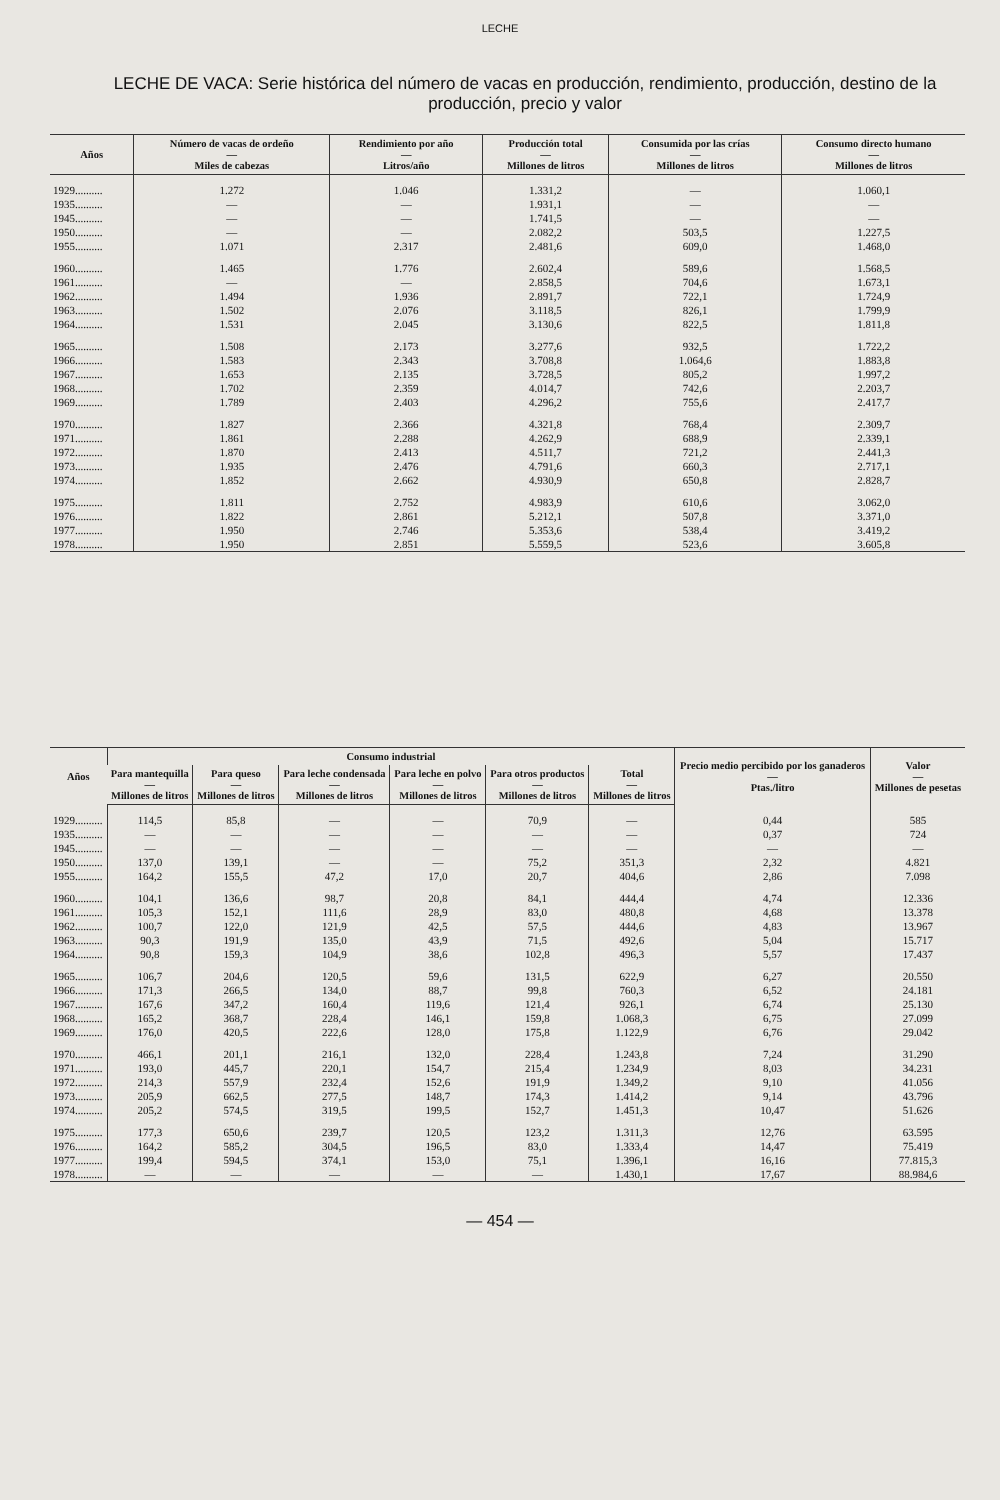LECHE
LECHE DE VACA: Serie histórica del número de vacas en producción, rendimiento, producción, destino de la producción, precio y valor
| Años | Número de vacas de ordeño — Miles de cabezas | Rendimiento por año — Litros/año | Producción total — Millones de litros | Consumida por las crías — Millones de litros | Consumo directo humano — Millones de litros |
| --- | --- | --- | --- | --- | --- |
| 1929.......... | 1.272 | 1.046 | 1.331,2 | — | 1.060,1 |
| 1935.......... | — | — | 1.931,1 | — | — |
| 1945.......... | — | — | 1.741,5 | — | — |
| 1950.......... | — | — | 2.082,2 | 503,5 | 1.227,5 |
| 1955.......... | 1.071 | 2.317 | 2.481,6 | 609,0 | 1.468,0 |
| 1960.......... | 1.465 | 1.776 | 2.602,4 | 589,6 | 1.568,5 |
| 1961.......... | — | — | 2.858,5 | 704,6 | 1.673,1 |
| 1962.......... | 1.494 | 1.936 | 2.891,7 | 722,1 | 1.724,9 |
| 1963.......... | 1.502 | 2.076 | 3.118,5 | 826,1 | 1.799,9 |
| 1964.......... | 1.531 | 2.045 | 3.130,6 | 822,5 | 1.811,8 |
| 1965.......... | 1.508 | 2.173 | 3.277,6 | 932,5 | 1.722,2 |
| 1966.......... | 1.583 | 2.343 | 3.708,8 | 1.064,6 | 1.883,8 |
| 1967.......... | 1.653 | 2.135 | 3.728,5 | 805,2 | 1.997,2 |
| 1968.......... | 1.702 | 2.359 | 4.014,7 | 742,6 | 2.203,7 |
| 1969.......... | 1.789 | 2.403 | 4.296,2 | 755,6 | 2.417,7 |
| 1970.......... | 1.827 | 2.366 | 4.321,8 | 768,4 | 2.309,7 |
| 1971.......... | 1.861 | 2.288 | 4.262,9 | 688,9 | 2.339,1 |
| 1972.......... | 1.870 | 2.413 | 4.511,7 | 721,2 | 2.441,3 |
| 1973.......... | 1.935 | 2.476 | 4.791,6 | 660,3 | 2.717,1 |
| 1974.......... | 1.852 | 2.662 | 4.930,9 | 650,8 | 2.828,7 |
| 1975.......... | 1.811 | 2.752 | 4.983,9 | 610,6 | 3.062,0 |
| 1976.......... | 1.822 | 2.861 | 5.212,1 | 507,8 | 3.371,0 |
| 1977.......... | 1.950 | 2.746 | 5.353,6 | 538,4 | 3.419,2 |
| 1978.......... | 1.950 | 2.851 | 5.559,5 | 523,6 | 3.605,8 |
| Años | Consumo industrial | | | | | | Precio medio percibido por los ganaderos — Ptas./litro | Valor — Millones de pesetas |
| --- | --- | --- | --- | --- | --- | --- | --- | --- |
| | Para mantequilla — Millones de litros | Para queso — Millones de litros | Para leche condensada — Millones de litros | Para leche en polvo — Millones de litros | Para otros productos — Millones de litros | Total — Millones de litros | | |
| 1929.......... | 114,5 | 85,8 | — | — | 70,9 | — | 0,44 | 585 |
| 1935.......... | — | — | — | — | — | — | 0,37 | 724 |
| 1945.......... | — | — | — | — | — | — | — | — |
| 1950.......... | 137,0 | 139,1 | — | — | 75,2 | 351,3 | 2,32 | 4.821 |
| 1955.......... | 164,2 | 155,5 | 47,2 | 17,0 | 20,7 | 404,6 | 2,86 | 7.098 |
| 1960.......... | 104,1 | 136,6 | 98,7 | 20,8 | 84,1 | 444,4 | 4,74 | 12.336 |
| 1961.......... | 105,3 | 152,1 | 111,6 | 28,9 | 83,0 | 480,8 | 4,68 | 13.378 |
| 1962.......... | 100,7 | 122,0 | 121,9 | 42,5 | 57,5 | 444,6 | 4,83 | 13.967 |
| 1963.......... | 90,3 | 191,9 | 135,0 | 43,9 | 71,5 | 492,6 | 5,04 | 15.717 |
| 1964.......... | 90,8 | 159,3 | 104,9 | 38,6 | 102,8 | 496,3 | 5,57 | 17.437 |
| 1965.......... | 106,7 | 204,6 | 120,5 | 59,6 | 131,5 | 622,9 | 6,27 | 20.550 |
| 1966.......... | 171,3 | 266,5 | 134,0 | 88,7 | 99,8 | 760,3 | 6,52 | 24.181 |
| 1967.......... | 167,6 | 347,2 | 160,4 | 119,6 | 121,4 | 926,1 | 6,74 | 25.130 |
| 1968.......... | 165,2 | 368,7 | 228,4 | 146,1 | 159,8 | 1.068,3 | 6,75 | 27.099 |
| 1969.......... | 176,0 | 420,5 | 222,6 | 128,0 | 175,8 | 1.122,9 | 6,76 | 29.042 |
| 1970.......... | 466,1 | 201,1 | 216,1 | 132,0 | 228,4 | 1.243,8 | 7,24 | 31.290 |
| 1971.......... | 193,0 | 445,7 | 220,1 | 154,7 | 215,4 | 1.234,9 | 8,03 | 34.231 |
| 1972.......... | 214,3 | 557,9 | 232,4 | 152,6 | 191,9 | 1.349,2 | 9,10 | 41.056 |
| 1973.......... | 205,9 | 662,5 | 277,5 | 148,7 | 174,3 | 1.414,2 | 9,14 | 43.796 |
| 1974.......... | 205,2 | 574,5 | 319,5 | 199,5 | 152,7 | 1.451,3 | 10,47 | 51.626 |
| 1975.......... | 177,3 | 650,6 | 239,7 | 120,5 | 123,2 | 1.311,3 | 12,76 | 63.595 |
| 1976.......... | 164,2 | 585,2 | 304,5 | 196,5 | 83,0 | 1.333,4 | 14,47 | 75.419 |
| 1977.......... | 199,4 | 594,5 | 374,1 | 153,0 | 75,1 | 1.396,1 | 16,16 | 77.815,3 |
| 1978.......... | — | — | — | — | — | 1.430,1 | 17,67 | 88.984,6 |
— 454 —